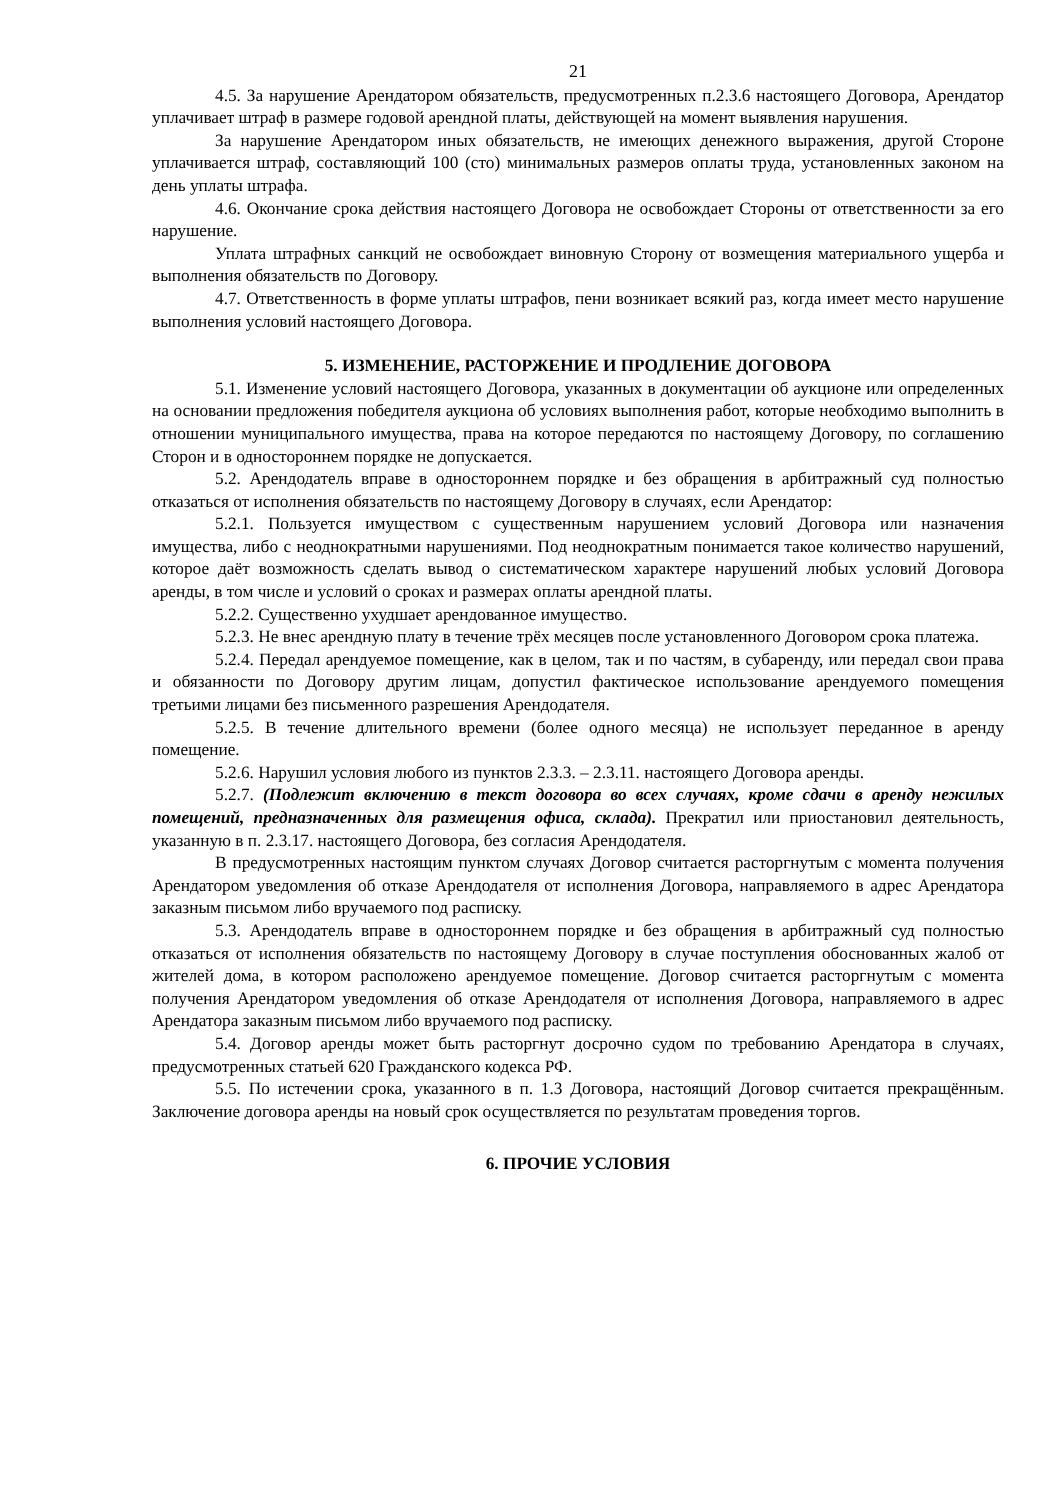21
4.5. За нарушение Арендатором обязательств, предусмотренных п.2.3.6 настоящего Договора, Арендатор уплачивает штраф в размере годовой арендной платы, действующей на момент выявления нарушения.
За нарушение Арендатором иных обязательств, не имеющих денежного выражения, другой Стороне уплачивается штраф, составляющий 100 (сто) минимальных размеров оплаты труда, установленных законом на день уплаты штрафа.
4.6. Окончание срока действия настоящего Договора не освобождает Стороны от ответственности за его нарушение.
Уплата штрафных санкций не освобождает виновную Сторону от возмещения материального ущерба и выполнения обязательств по Договору.
4.7. Ответственность в форме уплаты штрафов, пени возникает всякий раз, когда имеет место нарушение выполнения условий настоящего Договора.
5. ИЗМЕНЕНИЕ, РАСТОРЖЕНИЕ И ПРОДЛЕНИЕ ДОГОВОРА
5.1. Изменение условий настоящего Договора, указанных в документации об аукционе или определенных на основании предложения победителя аукциона об условиях выполнения работ, которые необходимо выполнить в отношении муниципального имущества, права на которое передаются по настоящему Договору, по соглашению Сторон и в одностороннем порядке не допускается.
5.2. Арендодатель вправе в одностороннем порядке и без обращения в арбитражный суд полностью отказаться от исполнения обязательств по настоящему Договору в случаях, если Арендатор:
5.2.1. Пользуется имуществом с существенным нарушением условий Договора или назначения имущества, либо с неоднократными нарушениями. Под неоднократным понимается такое количество нарушений, которое даёт возможность сделать вывод о систематическом характере нарушений любых условий Договора аренды, в том числе и условий о сроках и размерах оплаты арендной платы.
5.2.2. Существенно ухудшает арендованное имущество.
5.2.3. Не внес арендную плату в течение трёх месяцев после установленного Договором срока платежа.
5.2.4. Передал арендуемое помещение, как в целом, так и по частям, в субаренду, или передал свои права и обязанности по Договору другим лицам, допустил фактическое использование арендуемого помещения третьими лицами без письменного разрешения Арендодателя.
5.2.5. В течение длительного времени (более одного месяца) не использует переданное в аренду помещение.
5.2.6. Нарушил условия любого из пунктов 2.3.3. – 2.3.11. настоящего Договора аренды.
5.2.7. (Подлежит включению в текст договора во всех случаях, кроме сдачи в аренду нежилых помещений, предназначенных для размещения офиса, склада). Прекратил или приостановил деятельность, указанную в п. 2.3.17. настоящего Договора, без согласия Арендодателя.
В предусмотренных настоящим пунктом случаях Договор считается расторгнутым с момента получения Арендатором уведомления об отказе Арендодателя от исполнения Договора, направляемого в адрес Арендатора заказным письмом либо вручаемого под расписку.
5.3. Арендодатель вправе в одностороннем порядке и без обращения в арбитражный суд полностью отказаться от исполнения обязательств по настоящему Договору в случае поступления обоснованных жалоб от жителей дома, в котором расположено арендуемое помещение. Договор считается расторгнутым с момента получения Арендатором уведомления об отказе Арендодателя от исполнения Договора, направляемого в адрес Арендатора заказным письмом либо вручаемого под расписку.
5.4. Договор аренды может быть расторгнут досрочно судом по требованию Арендатора в случаях, предусмотренных статьей 620 Гражданского кодекса РФ.
5.5. По истечении срока, указанного в п. 1.3 Договора, настоящий Договор считается прекращённым. Заключение договора аренды на новый срок осуществляется по результатам проведения торгов.
6. ПРОЧИЕ УСЛОВИЯ